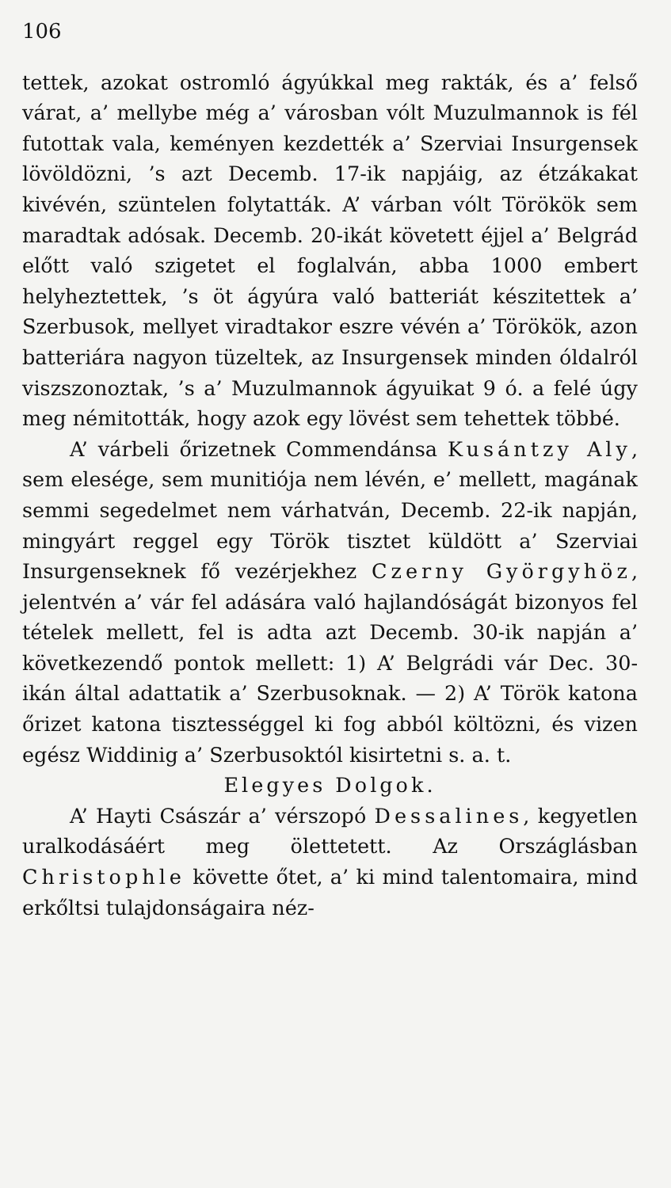106
tettek, azokat ostromló ágyúkkal meg rakták, és a’ felső várat, a’ mellybe még a’ városban vólt Muzulmannok is fél futottak vala, keményen kezdették a’ Szerviai Insurgensek lövöldözni, ’s azt Decemb. 17-ik napjáig, az étzákakat kivévén, szüntelen folytatták. A’ várban vólt Törökök sem maradtak adósak. Decemb. 20-ikát követett éjjel a’ Belgrád előtt való szigetet el foglalván, abba 1000 embert helyheztettek, ’s öt ágyúra való batteriát készitettek a’ Szerbusok, mellyet viradtakor eszre vévén a’ Törökök, azon batteriára nagyon tüzeltek, az Insurgensek minden óldalról viszszonoztak, ’s a’ Muzulmannok ágyuikat 9 ó. a felé úgy meg némitották, hogy azok egy lövést sem tehettek többé.
A’ várbeli őrizetnek Commendánsa Kusántzy Aly, sem elesége, sem munitiója nem lévén, e’ mellett, magának semmi segedelmet nem várhatván, Decemb. 22-ik napján, mingyárt reggel egy Török tisztet küldött a’ Szerviai Insurgenseknek fő vezérjekhez Czerny Györgyhöz, jelentvén a’ vár fel adására való hajlandóságát bizonyos fel tételek mellett, fel is adta azt Decemb. 30-ik napján a’ következendő pontok mellett: 1) A’ Belgrádi vár Dec. 30-ikán által adattatik a’ Szerbusoknak. — 2) A’ Török katona őrizet katona tisztességgel ki fog abból költözni, és vizen egész Widdinig a’ Szerbusoktól kisirtetni s. a. t.
Elegyes Dolgok.
A’ Hayti Császár a’ vérszopó Dessalines, kegyetlen uralkodásáért meg ölettetett. Az Országlásban Christophle követte őtet, a’ ki mind talentomaira, mind erkőltsi tulajdonságaira néz-